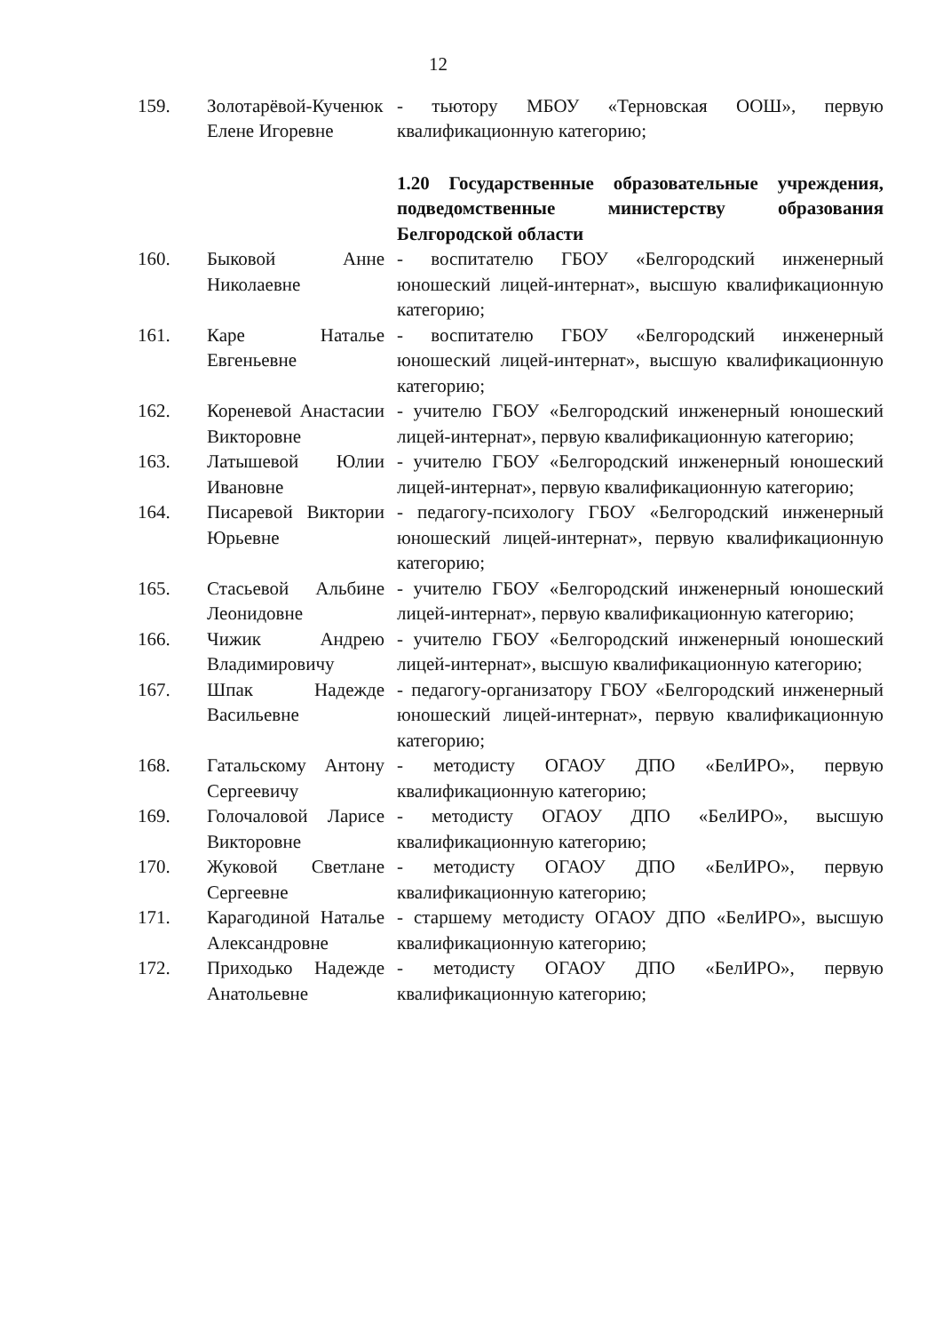12
| 159. | Золотарёвой-Кученюк Елене Игоревне | - тьютору МБОУ «Терновская ООШ», первую квалификационную категорию; |
| | | 1.20 Государственные образовательные учреждения, подведомственные министерству образования Белгородской области |
| 160. | Быковой Анне Николаевне | - воспитателю ГБОУ «Белгородский инженерный юношеский лицей-интернат», высшую квалификационную категорию; |
| 161. | Каре Наталье Евгеньевне | - воспитателю ГБОУ «Белгородский инженерный юношеский лицей-интернат», высшую квалификационную категорию; |
| 162. | Кореневой Анастасии Викторовне | - учителю ГБОУ «Белгородский инженерный юношеский лицей-интернат», первую квалификационную категорию; |
| 163. | Латышевой Юлии Ивановне | - учителю ГБОУ «Белгородский инженерный юношеский лицей-интернат», первую квалификационную категорию; |
| 164. | Писаревой Виктории Юрьевне | - педагогу-психологу ГБОУ «Белгородский инженерный юношеский лицей-интернат», первую квалификационную категорию; |
| 165. | Стасьевой Альбине Леонидовне | - учителю ГБОУ «Белгородский инженерный юношеский лицей-интернат», первую квалификационную категорию; |
| 166. | Чижик Андрею Владимировичу | - учителю ГБОУ «Белгородский инженерный юношеский лицей-интернат», высшую квалификационную категорию; |
| 167. | Шпак Надежде Васильевне | - педагогу-организатору ГБОУ «Белгородский инженерный юношеский лицей-интернат», первую квалификационную категорию; |
| 168. | Гатальскому Антону Сергеевичу | - методисту ОГАОУ ДПО «БелИРО», первую квалификационную категорию; |
| 169. | Голочаловой Ларисе Викторовне | - методисту ОГАОУ ДПО «БелИРО», высшую квалификационную категорию; |
| 170. | Жуковой Светлане Сергеевне | - методисту ОГАОУ ДПО «БелИРО», первую квалификационную категорию; |
| 171. | Карагодиной Наталье Александровне | - старшему методисту ОГАОУ ДПО «БелИРО», высшую квалификационную категорию; |
| 172. | Приходько Надежде Анатольевне | - методисту ОГАОУ ДПО «БелИРО», первую квалификационную категорию; |